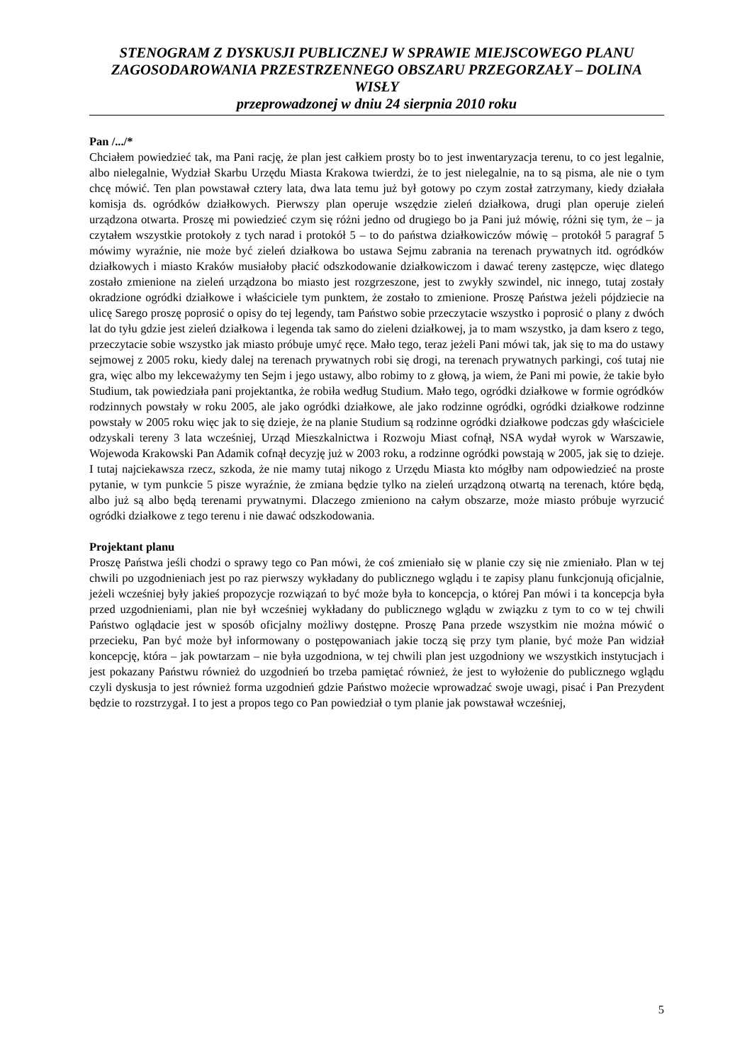STENOGRAM Z DYSKUSJI PUBLICZNEJ W SPRAWIE MIEJSCOWEGO PLANU ZAGOSODAROWANIA PRZESTRZENNEGO OBSZARU PRZEGORZAŁY – DOLINA WISŁY
przeprowadzonej w dniu 24 sierpnia 2010 roku
Pan /.../*
Chciałem powiedzieć tak, ma Pani rację, że plan jest całkiem prosty bo to jest inwentaryzacja terenu, to co jest legalnie, albo nielegalnie, Wydział Skarbu Urzędu Miasta Krakowa twierdzi, że to jest nielegalnie, na to są pisma, ale nie o tym chcę mówić. Ten plan powstawał cztery lata, dwa lata temu już był gotowy po czym został zatrzymany, kiedy działała komisja ds. ogródków działkowych. Pierwszy plan operuje wszędzie zieleń działkowa, drugi plan operuje zieleń urządzona otwarta. Proszę mi powiedzieć czym się różni jedno od drugiego bo ja Pani już mówię, różni się tym, że – ja czytałem wszystkie protokoły z tych narad i protokół 5 – to do państwa działkowiczów mówię – protokół 5 paragraf 5 mówimy wyraźnie, nie może być zieleń działkowa bo ustawa Sejmu zabrania na terenach prywatnych itd. ogródków działkowych i miasto Kraków musiałoby płacić odszkodowanie działkowiczom i dawać tereny zastępcze, więc dlatego zostało zmienione na zieleń urządzona bo miasto jest rozgrzeszone, jest to zwykły szwindel, nic innego, tutaj zostały okradzione ogródki działkowe i właściciele tym punktem, że zostało to zmienione. Proszę Państwa jeżeli pójdziecie na ulicę Sarego proszę poprosić o opisy do tej legendy, tam Państwo sobie przeczytacie wszystko i poprosić o plany z dwóch lat do tyłu gdzie jest zieleń działkowa i legenda tak samo do zieleni działkowej, ja to mam wszystko, ja dam ksero z tego, przeczytacie sobie wszystko jak miasto próbuje umyć ręce. Mało tego, teraz jeżeli Pani mówi tak, jak się to ma do ustawy sejmowej z 2005 roku, kiedy dalej na terenach prywatnych robi się drogi, na terenach prywatnych parkingi, coś tutaj nie gra, więc albo my lekceważymy ten Sejm i jego ustawy, albo robimy to z głową, ja wiem, że Pani mi powie, że takie było Studium, tak powiedziała pani projektantka, że robiła według Studium. Mało tego, ogródki działkowe w formie ogródków rodzinnych powstały w roku 2005, ale jako ogródki działkowe, ale jako rodzinne ogródki, ogródki działkowe rodzinne powstały w 2005 roku więc jak to się dzieje, że na planie Studium są rodzinne ogródki działkowe podczas gdy właściciele odzyskali tereny 3 lata wcześniej, Urząd Mieszkalnictwa i Rozwoju Miast cofnął, NSA wydał wyrok w Warszawie, Wojewoda Krakowski Pan Adamik cofnął decyzję już w 2003 roku, a rodzinne ogródki powstają w 2005, jak się to dzieje. I tutaj najciekawsza rzecz, szkoda, że nie mamy tutaj nikogo z Urzędu Miasta kto mógłby nam odpowiedzieć na proste pytanie, w tym punkcie 5 pisze wyraźnie, że zmiana będzie tylko na zieleń urządzoną otwartą na terenach, które będą, albo już są albo będą terenami prywatnymi. Dlaczego zmieniono na całym obszarze, może miasto próbuje wyrzucić ogródki działkowe z tego terenu i nie dawać odszkodowania.
Projektant planu
Proszę Państwa jeśli chodzi o sprawy tego co Pan mówi, że coś zmieniało się w planie czy się nie zmieniało. Plan w tej chwili po uzgodnieniach jest po raz pierwszy wykładany do publicznego wglądu i te zapisy planu funkcjonują oficjalnie, jeżeli wcześniej były jakieś propozycje rozwiązań to być może była to koncepcja, o której Pan mówi i ta koncepcja była przed uzgodnieniami, plan nie był wcześniej wykładany do publicznego wglądu w związku z tym to co w tej chwili Państwo oglądacie jest w sposób oficjalny możliwy dostępne. Proszę Pana przede wszystkim nie można mówić o przecieku, Pan być może był informowany o postępowaniach jakie toczą się przy tym planie, być może Pan widział koncepcję, która – jak powtarzam – nie była uzgodniona, w tej chwili plan jest uzgodniony we wszystkich instytucjach i jest pokazany Państwu również do uzgodnień bo trzeba pamiętać również, że jest to wyłożenie do publicznego wglądu czyli dyskusja to jest również forma uzgodnień gdzie Państwo możecie wprowadzać swoje uwagi, pisać i Pan Prezydent będzie to rozstrzygał. I to jest a propos tego co Pan powiedział o tym planie jak powstawał wcześniej,
5